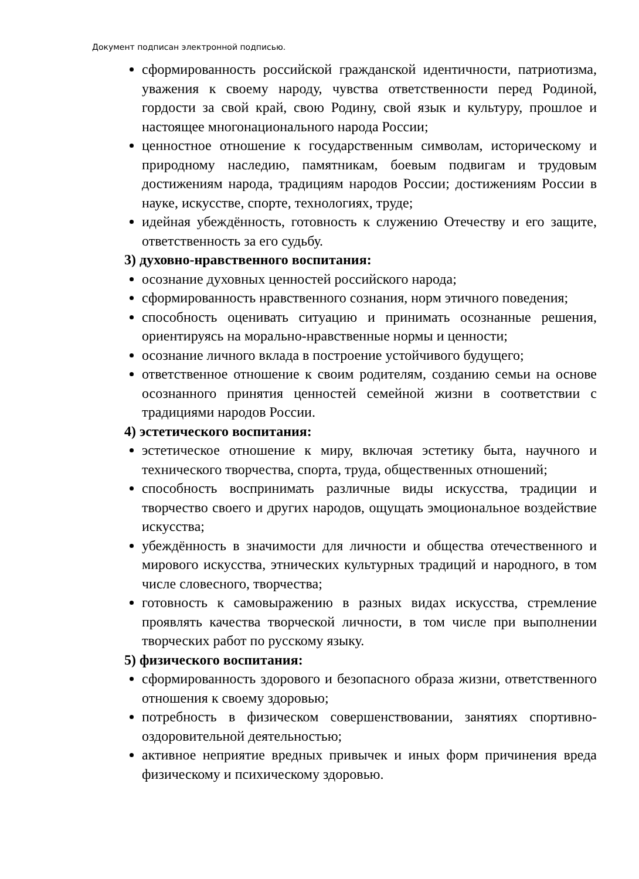Документ подписан электронной подписью.
сформированность российской гражданской идентичности, патриотизма, уважения к своему народу, чувства ответственности перед Родиной, гордости за свой край, свою Родину, свой язык и культуру, прошлое и настоящее многонационального народа России;
ценностное отношение к государственным символам, историческому и природному наследию, памятникам, боевым подвигам и трудовым достижениям народа, традициям народов России; достижениям России в науке, искусстве, спорте, технологиях, труде;
идейная убеждённость, готовность к служению Отечеству и его защите, ответственность за его судьбу.
3) духовно-нравственного воспитания:
осознание духовных ценностей российского народа;
сформированность нравственного сознания, норм этичного поведения;
способность оценивать ситуацию и принимать осознанные решения, ориентируясь на морально-нравственные нормы и ценности;
осознание личного вклада в построение устойчивого будущего;
ответственное отношение к своим родителям, созданию семьи на основе осознанного принятия ценностей семейной жизни в соответствии с традициями народов России.
4) эстетического воспитания:
эстетическое отношение к миру, включая эстетику быта, научного и технического творчества, спорта, труда, общественных отношений;
способность воспринимать различные виды искусства, традиции и творчество своего и других народов, ощущать эмоциональное воздействие искусства;
убеждённость в значимости для личности и общества отечественного и мирового искусства, этнических культурных традиций и народного, в том числе словесного, творчества;
готовность к самовыражению в разных видах искусства, стремление проявлять качества творческой личности, в том числе при выполнении творческих работ по русскому языку.
5) физического воспитания:
сформированность здорового и безопасного образа жизни, ответственного отношения к своему здоровью;
потребность в физическом совершенствовании, занятиях спортивно-оздоровительной деятельностью;
активное неприятие вредных привычек и иных форм причинения вреда физическому и психическому здоровью.